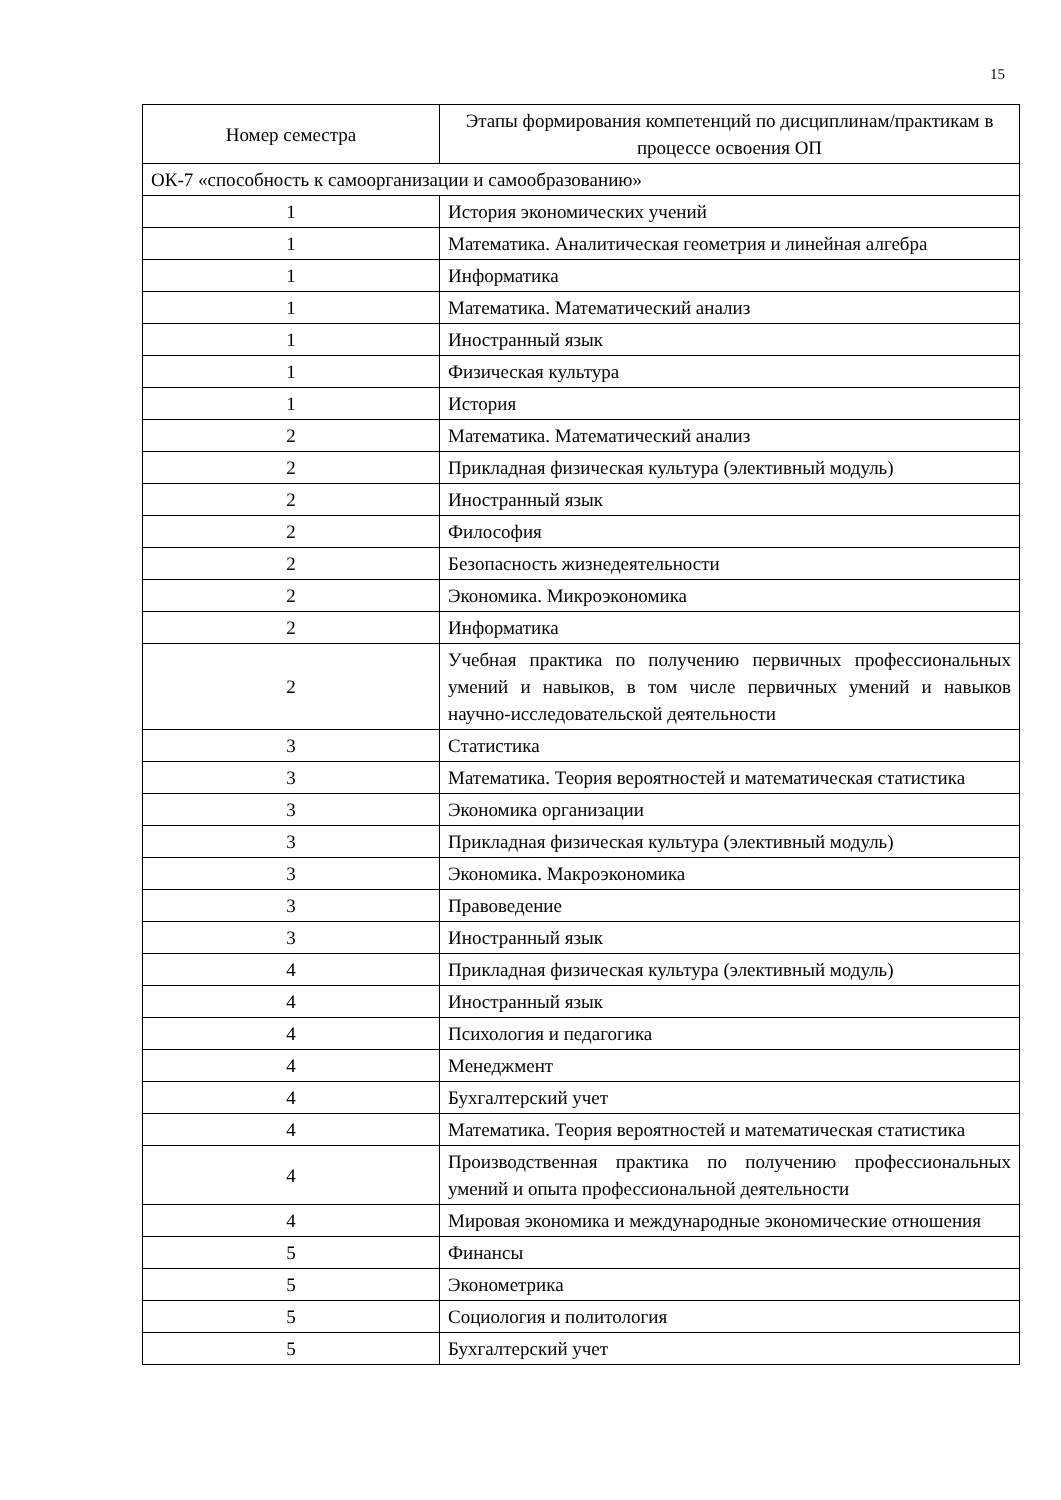15
| Номер семестра | Этапы формирования компетенций по дисциплинам/практикам в процессе освоения ОП |
| --- | --- |
| ОК-7 «способность к самоорганизации и самообразованию» | |
| 1 | История экономических учений |
| 1 | Математика. Аналитическая геометрия и линейная алгебра |
| 1 | Информатика |
| 1 | Математика. Математический анализ |
| 1 | Иностранный язык |
| 1 | Физическая культура |
| 1 | История |
| 2 | Математика. Математический анализ |
| 2 | Прикладная физическая культура (элективный модуль) |
| 2 | Иностранный язык |
| 2 | Философия |
| 2 | Безопасность жизнедеятельности |
| 2 | Экономика. Микроэкономика |
| 2 | Информатика |
| 2 | Учебная практика по получению первичных профессиональных умений и навыков, в том числе первичных умений и навыков научно-исследовательской деятельности |
| 3 | Статистика |
| 3 | Математика. Теория вероятностей и математическая статистика |
| 3 | Экономика организации |
| 3 | Прикладная физическая культура (элективный модуль) |
| 3 | Экономика. Макроэкономика |
| 3 | Правоведение |
| 3 | Иностранный язык |
| 4 | Прикладная физическая культура (элективный модуль) |
| 4 | Иностранный язык |
| 4 | Психология и педагогика |
| 4 | Менеджмент |
| 4 | Бухгалтерский учет |
| 4 | Математика. Теория вероятностей и математическая статистика |
| 4 | Производственная практика по получению профессиональных умений и опыта профессиональной деятельности |
| 4 | Мировая экономика и международные экономические отношения |
| 5 | Финансы |
| 5 | Эконометрика |
| 5 | Социология и политология |
| 5 | Бухгалтерский учет |